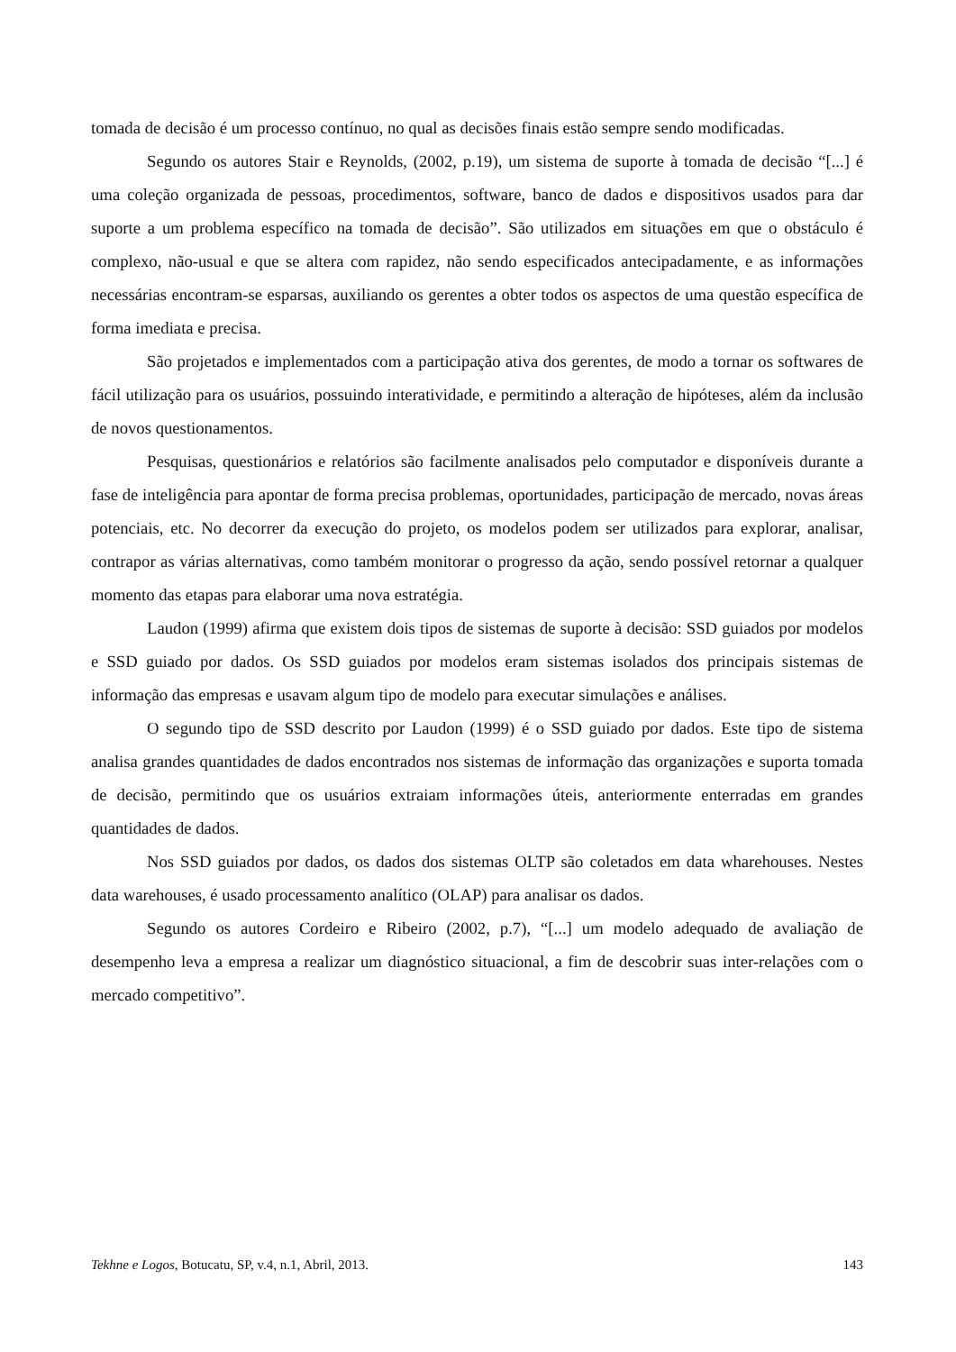tomada de decisão é um processo contínuo, no qual as decisões finais estão sempre sendo modificadas.
Segundo os autores Stair e Reynolds, (2002, p.19), um sistema de suporte à tomada de decisão “[...] é uma coleção organizada de pessoas, procedimentos, software, banco de dados e dispositivos usados para dar suporte a um problema específico na tomada de decisão”. São utilizados em situações em que o obstáculo é complexo, não-usual e que se altera com rapidez, não sendo especificados antecipadamente, e as informações necessárias encontram-se esparsas, auxiliando os gerentes a obter todos os aspectos de uma questão específica de forma imediata e precisa.
São projetados e implementados com a participação ativa dos gerentes, de modo a tornar os softwares de fácil utilização para os usuários, possuindo interatividade, e permitindo a alteração de hipóteses, além da inclusão de novos questionamentos.
Pesquisas, questionários e relatórios são facilmente analisados pelo computador e disponíveis durante a fase de inteligência para apontar de forma precisa problemas, oportunidades, participação de mercado, novas áreas potenciais, etc. No decorrer da execução do projeto, os modelos podem ser utilizados para explorar, analisar, contrapor as várias alternativas, como também monitorar o progresso da ação, sendo possível retornar a qualquer momento das etapas para elaborar uma nova estratégia.
Laudon (1999) afirma que existem dois tipos de sistemas de suporte à decisão: SSD guiados por modelos e SSD guiado por dados. Os SSD guiados por modelos eram sistemas isolados dos principais sistemas de informação das empresas e usavam algum tipo de modelo para executar simulações e análises.
O segundo tipo de SSD descrito por Laudon (1999) é o SSD guiado por dados. Este tipo de sistema analisa grandes quantidades de dados encontrados nos sistemas de informação das organizações e suporta tomada de decisão, permitindo que os usuários extraiam informações úteis, anteriormente enterradas em grandes quantidades de dados.
Nos SSD guiados por dados, os dados dos sistemas OLTP são coletados em data wharehouses. Nestes data warehouses, é usado processamento analítico (OLAP) para analisar os dados.
Segundo os autores Cordeiro e Ribeiro (2002, p.7), “[...] um modelo adequado de avaliação de desempenho leva a empresa a realizar um diagnóstico situacional, a fim de descobrir suas inter-relações com o mercado competitivo”.
Tekhne e Logos, Botucatu, SP, v.4, n.1, Abril, 2013. 143